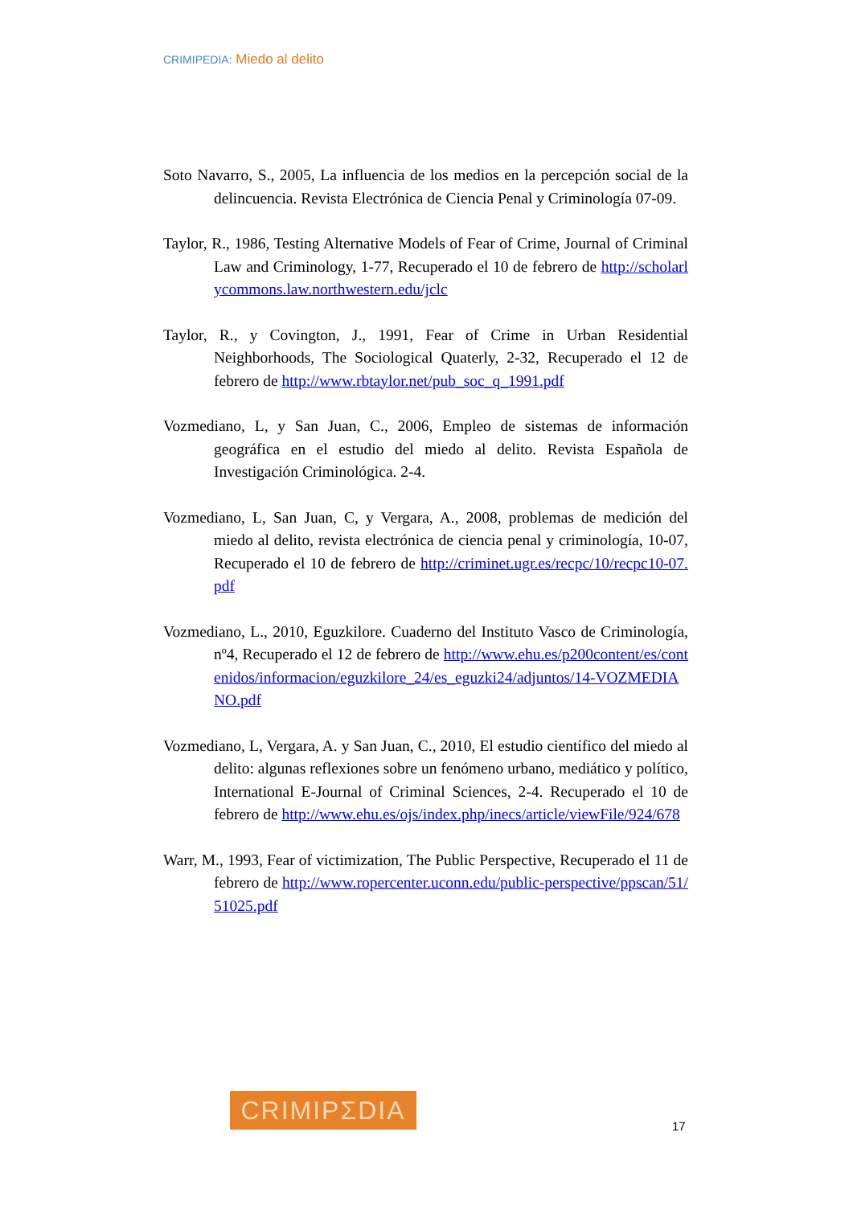CRIMIPEDIA: Miedo al delito
Soto Navarro, S., 2005, La influencia de los medios en la percepción social de la delincuencia. Revista Electrónica de Ciencia Penal y Criminología 07-09.
Taylor, R., 1986, Testing Alternative Models of Fear of Crime, Journal of Criminal Law and Criminology, 1-77, Recuperado el 10 de febrero de http://scholarlycommons.law.northwestern.edu/jclc
Taylor, R., y Covington, J., 1991, Fear of Crime in Urban Residential Neighborhoods, The Sociological Quaterly, 2-32, Recuperado el 12 de febrero de http://www.rbtaylor.net/pub_soc_q_1991.pdf
Vozmediano, L, y San Juan, C., 2006, Empleo de sistemas de información geográfica en el estudio del miedo al delito. Revista Española de Investigación Criminológica. 2-4.
Vozmediano, L, San Juan, C, y Vergara, A., 2008, problemas de medición del miedo al delito, revista electrónica de ciencia penal y criminología, 10-07, Recuperado el 10 de febrero de http://criminet.ugr.es/recpc/10/recpc10-07.pdf
Vozmediano, L., 2010, Eguzkilore. Cuaderno del Instituto Vasco de Criminología, nº4, Recuperado el 12 de febrero de http://www.ehu.es/p200content/es/contenidos/informacion/eguzkilore_24/es_eguzki24/adjuntos/14-VOZMEDIANO.pdf
Vozmediano, L, Vergara, A. y San Juan, C., 2010, El estudio científico del miedo al delito: algunas reflexiones sobre un fenómeno urbano, mediático y político, International E-Journal of Criminal Sciences, 2-4. Recuperado el 10 de febrero de http://www.ehu.es/ojs/index.php/inecs/article/viewFile/924/678
Warr, M., 1993, Fear of victimization, The Public Perspective, Recuperado el 11 de febrero de http://www.ropercenter.uconn.edu/public-perspective/ppscan/51/51025.pdf
CRIMIPΣDIA
17